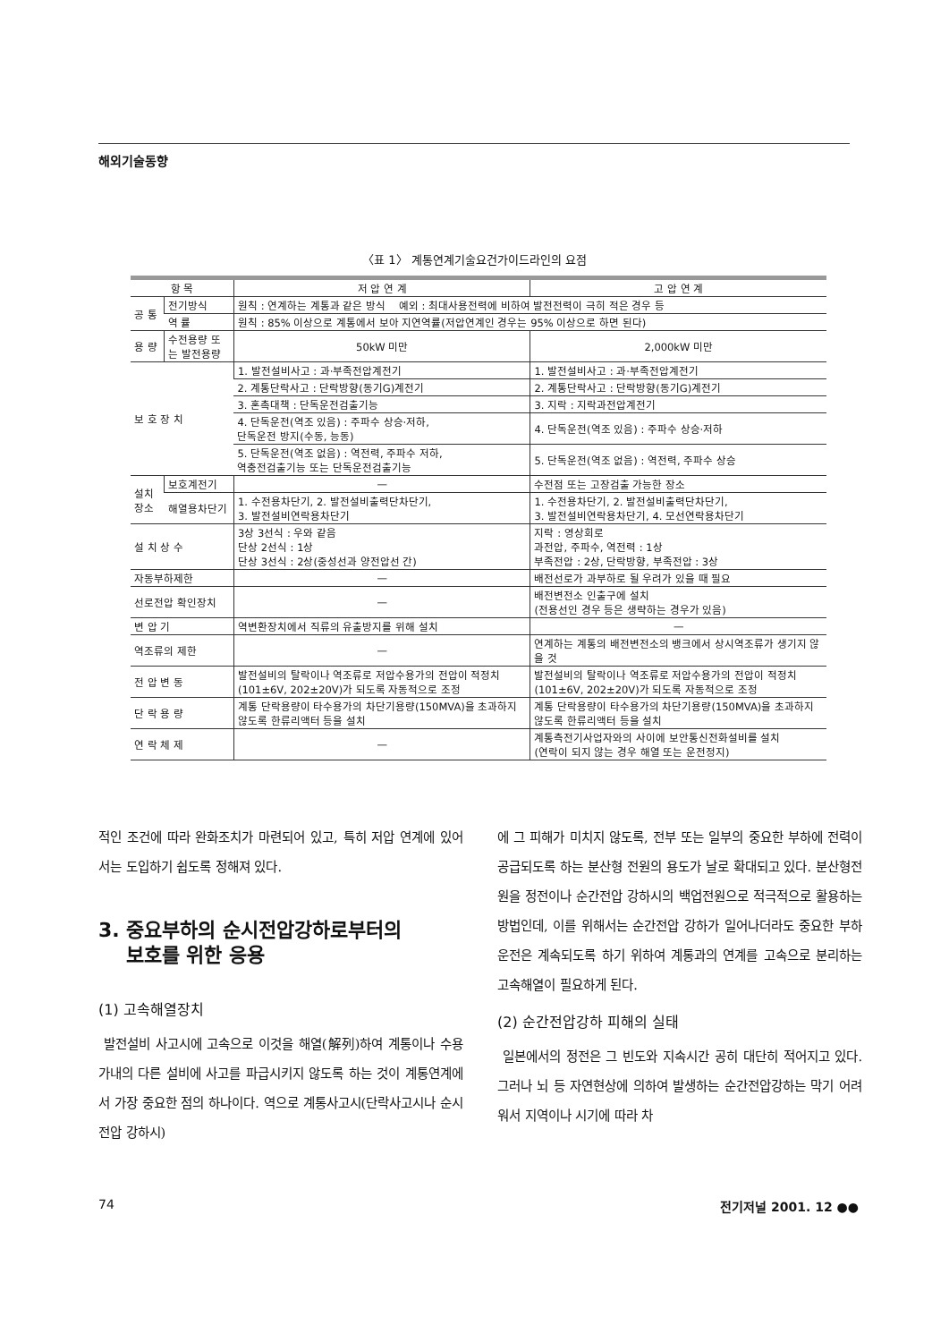해외기술동향
〈표 1〉 계통연계기술요건가이드라인의 요점
| 항 목 | | 저 압 연 계 | 고 압 연 계 |
| --- | --- | --- | --- |
| 공 통 | 전기방식 | 원칙 : 연계하는 계통과 같은 방식 예외 : 최대사용전력에 비하여 발전전력이 극히 적은 경우 등 | |
| | 역 률 | 원칙 : 85% 이상으로 계통에서 보아 지연역률(저압연계인 경우는 95% 이상으로 하면 된다) | |
| 용 량 | 수전용량 또는 발전용량 | 50kW 미만 | 2,000kW 미만 |
| 보 호 장 치 | | 1. 발전설비사고 : 과·부족전압계전기 | 1. 발전설비사고 : 과·부족전압계전기 |
| | | 2. 계통단락사고 : 단락방향(동기G)계전기 | 2. 계통단락사고 : 단락방향(동기G)계전기 |
| | | 3. 혼촉대책 : 단독운전검출기능 | 3. 지락 : 지락과전압계전기 |
| | | 4. 단독운전(역조 있음) : 주파수 상승·저하, 단독운전 방지(수동, 능동) | 4. 단독운전(역조 있음) : 주파수 상승·저하 |
| | | 5. 단독운전(역조 없음) : 역전력, 주파수 저하, 역충전검출기능 또는 단독운전검출기능 | 5. 단독운전(역조 없음) : 역전력, 주파수 상승 |
| 설치장소 | 보호계전기 | — | 수전점 또는 고장검출 가능한 장소 |
| | 해열용차단기 | 1. 수전용차단기, 2. 발전설비출력단차단기, 3. 발전설비연락용차단기 | 1. 수전용차단기, 2. 발전설비출력단차단기, 3. 발전설비연락용차단기, 4. 모선연락용차단기 |
| 설 치 상 수 | | 3상 3선식 : 우와 같음 단상 2선식 : 1상 단상 3선식 : 2상(중성선과 양전압선 간) | 지락 : 영상회로 과전압, 주파수, 역전력 : 1상 부족전압 : 2상, 단락방향, 부족전압 : 3상 |
| 자동부하제한 | | — | 배전선로가 과부하로 될 우려가 있을 때 필요 |
| 선로전압 확인장치 | | — | 배전변전소 인출구에 설치 (전용선인 경우 등은 생략하는 경우가 있음) |
| 변 압 기 | | 역변환장치에서 직류의 유출방지를 위해 설치 | — |
| 역조류의 제한 | | — | 연계하는 계통의 배전변전소의 뱅크에서 상시역조류가 생기지 않을 것 |
| 전 압 변 동 | | 발전설비의 탈락이나 역조류로 저압수용가의 전압이 적정치(101±6V, 202±20V)가 되도록 자동적으로 조정 | 발전설비의 탈락이나 역조류로 저압수용가의 전압이 적정치(101±6V, 202±20V)가 되도록 자동적으로 조정 |
| 단 락 용 량 | | 계통 단락용량이 타수용가의 차단기용량(150MVA)을 초과하지 않도록 한류리액터 등을 설치 | 계통 단락용량이 타수용가의 차단기용량(150MVA)을 초과하지 않도록 한류리액터 등을 설치 |
| 연 락 체 제 | | — | 계통측전기사업자와의 사이에 보안통신전화설비를 설치 (연락이 되지 않는 경우 해열 또는 운전정지) |
적인 조건에 따라 완화조치가 마련되어 있고, 특히 저압 연계에 있어서는 도입하기 쉽도록 정해져 있다.
3. 중요부하의 순시전압강하로부터의
보호를 위한 응용
(1) 고속해열장치
발전설비 사고시에 고속으로 이것을 해열(解列)하여 계통이나 수용가내의 다른 설비에 사고를 파급시키지 않도록 하는 것이 계통연계에서 가장 중요한 점의 하나이다. 역으로 계통사고시(단락사고시나 순시전압 강하시)
에 그 피해가 미치지 않도록, 전부 또는 일부의 중요한 부하에 전력이 공급되도록 하는 분산형 전원의 용도가 날로 확대되고 있다. 분산형전원을 정전이나 순간전압 강하시의 백업전원으로 적극적으로 활용하는 방법인데, 이를 위해서는 순간전압 강하가 일어나더라도 중요한 부하 운전은 계속되도록 하기 위하여 계통과의 연계를 고속으로 분리하는 고속해열이 필요하게 된다.
(2) 순간전압강하 피해의 실태
일본에서의 정전은 그 빈도와 지속시간 공히 대단히 적어지고 있다. 그러나 뇌 등 자연현상에 의하여 발생하는 순간전압강하는 막기 어려워서 지역이나 시기에 따라 차
74 전기저널 2001. 12 ●●